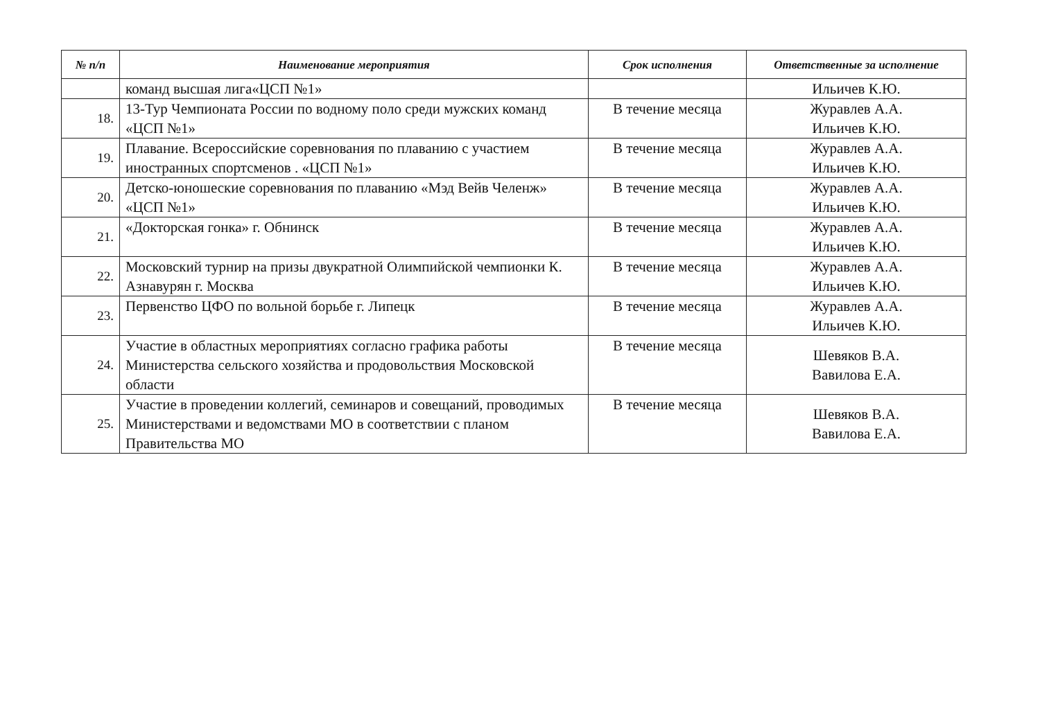| № п/п | Наименование мероприятия | Срок исполнения | Ответственные за исполнение |
| --- | --- | --- | --- |
| | команд высшая лига«ЦСП №1» | | Ильичев К.Ю. |
| 18. | 13-Тур Чемпионата России по водному поло среди мужских команд «ЦСП №1» | В течение месяца | Журавлев А.А. Ильичев К.Ю. |
| 19. | Плавание. Всероссийские соревнования по плаванию с участием иностранных спортсменов . «ЦСП №1» | В течение месяца | Журавлев А.А. Ильичев К.Ю. |
| 20. | Детско-юношеские соревнования по плаванию «Мэд Вейв Челенж» «ЦСП №1» | В течение месяца | Журавлев А.А. Ильичев К.Ю. |
| 21. | «Докторская гонка» г. Обнинск | В течение месяца | Журавлев А.А. Ильичев К.Ю. |
| 22. | Московский турнир на призы двукратной Олимпийской чемпионки К. Азнавурян г. Москва | В течение месяца | Журавлев А.А. Ильичев К.Ю. |
| 23. | Первенство ЦФО по вольной борьбе г. Липецк | В течение месяца | Журавлев А.А. Ильичев К.Ю. |
| 24. | Участие в областных мероприятиях согласно графика работы Министерства сельского хозяйства и продовольствия Московской области | В течение месяца | Шевяков В.А. Вавилова Е.А. |
| 25. | Участие в проведении коллегий, семинаров и совещаний, проводимых Министерствами и ведомствами МО в соответствии с планом Правительства МО | В течение месяца | Шевяков В.А. Вавилова Е.А. |